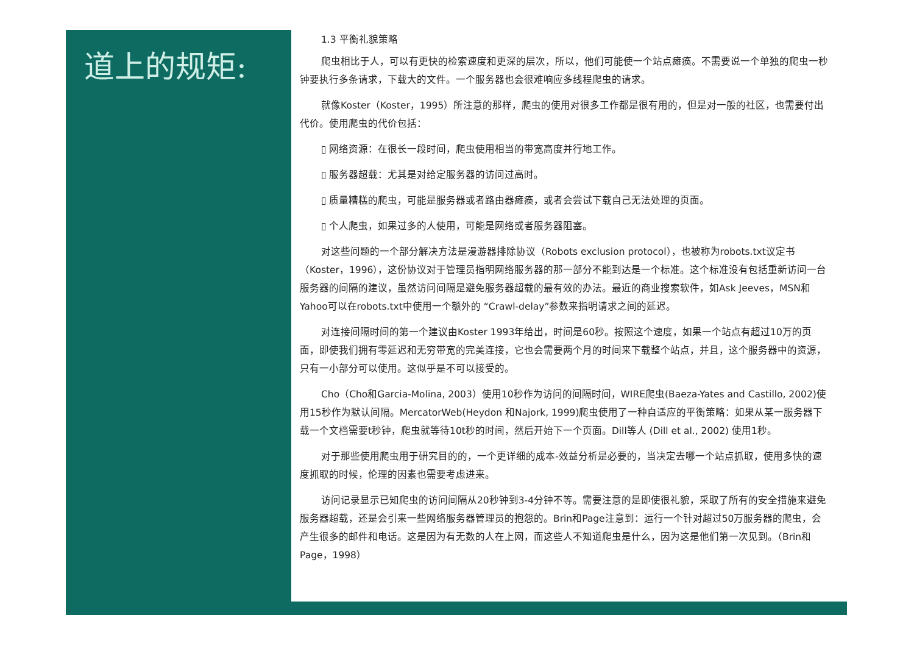道上的规矩:
1.3 平衡礼貌策略
爬虫相比于人，可以有更快的检索速度和更深的层次，所以，他们可能使一个站点瘫痪。不需要说一个单独的爬虫一秒钟要执行多条请求，下载大的文件。一个服务器也会很难响应多线程爬虫的请求。
就像Koster（Koster，1995）所注意的那样，爬虫的使用对很多工作都是很有用的，但是对一般的社区，也需要付出代价。使用爬虫的代价包括：
▯ 网络资源：在很长一段时间，爬虫使用相当的带宽高度并行地工作。
▯ 服务器超载：尤其是对给定服务器的访问过高时。
▯ 质量糟糕的爬虫，可能是服务器或者路由器瘫痪，或者会尝试下载自己无法处理的页面。
▯ 个人爬虫，如果过多的人使用，可能是网络或者服务器阻塞。
对这些问题的一个部分解决方法是漫游器排除协议（Robots exclusion protocol），也被称为robots.txt议定书（Koster，1996），这份协议对于管理员指明网络服务器的那一部分不能到达是一个标准。这个标准没有包括重新访问一台服务器的间隔的建议，虽然访问间隔是避免服务器超载的最有效的办法。最近的商业搜索软件，如Ask Jeeves，MSN和Yahoo可以在robots.txt中使用一个额外的 “Crawl-delay”参数来指明请求之间的延迟。
对连接间隔时间的第一个建议由Koster 1993年给出，时间是60秒。按照这个速度，如果一个站点有超过10万的页面，即使我们拥有零延迟和无穷带宽的完美连接，它也会需要两个月的时间来下载整个站点，并且，这个服务器中的资源，只有一小部分可以使用。这似乎是不可以接受的。
Cho（Cho和Garcia-Molina, 2003）使用10秒作为访问的间隔时间，WIRE爬虫(Baeza-Yates and Castillo, 2002)使用15秒作为默认间隔。MercatorWeb(Heydon 和Najork, 1999)爬虫使用了一种自适应的平衡策略：如果从某一服务器下载一个文档需要t秒钟，爬虫就等待10t秒的时间，然后开始下一个页面。Dill等人 (Dill et al., 2002) 使用1秒。
对于那些使用爬虫用于研究目的的，一个更详细的成本-效益分析是必要的，当决定去哪一个站点抓取，使用多快的速度抓取的时候，伦理的因素也需要考虑进来。
访问记录显示已知爬虫的访问间隔从20秒钟到3-4分钟不等。需要注意的是即使很礼貌，采取了所有的安全措施来避免服务器超载，还是会引来一些网络服务器管理员的抱怨的。Brin和Page注意到：运行一个针对超过50万服务器的爬虫，会产生很多的邮件和电话。这是因为有无数的人在上网，而这些人不知道爬虫是什么，因为这是他们第一次见到。（Brin和Page，1998）